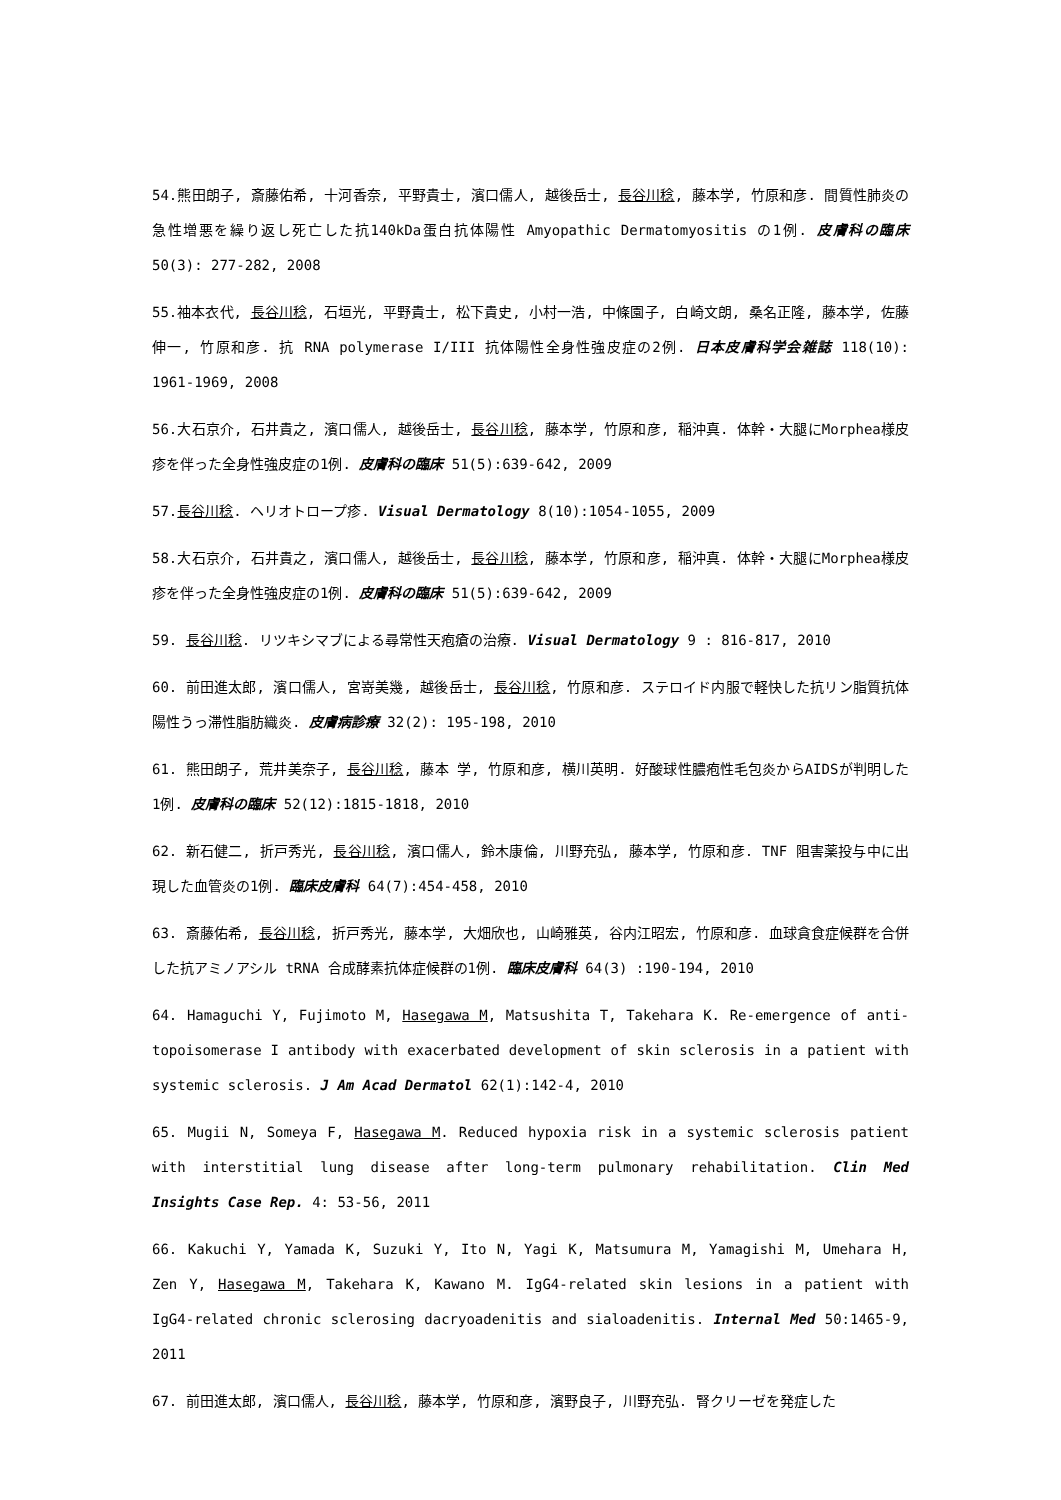54.熊田朗子, 斎藤佑希, 十河香奈, 平野貴士, 濱口儒人, 越後岳士, 長谷川稔, 藤本学, 竹原和彦. 間質性肺炎の急性増悪を繰り返し死亡した抗140kDa蛋白抗体陽性 Amyopathic Dermatomyositis の1例. 皮膚科の臨床 50(3): 277-282, 2008
55.袖本衣代, 長谷川稔, 石垣光, 平野貴士, 松下貴史, 小村一浩, 中條園子, 白崎文朗, 桑名正隆, 藤本学, 佐藤伸一, 竹原和彦. 抗 RNA polymerase I/III 抗体陽性全身性強皮症の2例. 日本皮膚科学会雑誌 118(10): 1961-1969, 2008
56.大石京介, 石井貴之, 濱口儒人, 越後岳士, 長谷川稔, 藤本学, 竹原和彦, 稲沖真. 体幹・大腿にMorphea様皮疹を伴った全身性強皮症の1例. 皮膚科の臨床 51(5):639-642, 2009
57.長谷川稔. ヘリオトロープ疹. Visual Dermatology 8(10):1054-1055, 2009
58.大石京介, 石井貴之, 濱口儒人, 越後岳士, 長谷川稔, 藤本学, 竹原和彦, 稲沖真. 体幹・大腿にMorphea様皮疹を伴った全身性強皮症の1例. 皮膚科の臨床 51(5):639-642, 2009
59. 長谷川稔. リツキシマブによる尋常性天疱瘡の治療. Visual Dermatology 9 : 816-817, 2010
60. 前田進太郎, 濱口儒人, 宮嵜美幾, 越後岳士, 長谷川稔, 竹原和彦. ステロイド内服で軽快した抗リン脂質抗体陽性うっ滞性脂肪織炎. 皮膚病診療 32(2): 195-198, 2010
61. 熊田朗子, 荒井美奈子, 長谷川稔, 藤本 学, 竹原和彦, 横川英明. 好酸球性膿疱性毛包炎からAIDSが判明した1例. 皮膚科の臨床 52(12):1815-1818, 2010
62. 新石健二, 折戸秀光, 長谷川稔, 濱口儒人, 鈴木康倫, 川野充弘, 藤本学, 竹原和彦. TNF 阻害薬投与中に出現した血管炎の1例. 臨床皮膚科 64(7):454-458, 2010
63. 斎藤佑希, 長谷川稔, 折戸秀光, 藤本学, 大畑欣也, 山崎雅英, 谷内江昭宏, 竹原和彦. 血球貪食症候群を合併した抗アミノアシル tRNA 合成酵素抗体症候群の1例. 臨床皮膚科 64(3) :190-194, 2010
64. Hamaguchi Y, Fujimoto M, Hasegawa M, Matsushita T, Takehara K. Re-emergence of anti-topoisomerase I antibody with exacerbated development of skin sclerosis in a patient with systemic sclerosis. J Am Acad Dermatol 62(1):142-4, 2010
65. Mugii N, Someya F, Hasegawa M. Reduced hypoxia risk in a systemic sclerosis patient with interstitial lung disease after long-term pulmonary rehabilitation. Clin Med Insights Case Rep. 4: 53-56, 2011
66. Kakuchi Y, Yamada K, Suzuki Y, Ito N, Yagi K, Matsumura M, Yamagishi M, Umehara H, Zen Y, Hasegawa M, Takehara K, Kawano M. IgG4-related skin lesions in a patient with IgG4-related chronic sclerosing dacryoadenitis and sialoadenitis. Internal Med 50:1465-9, 2011
67. 前田進太郎, 濱口儒人, 長谷川稔, 藤本学, 竹原和彦, 濱野良子, 川野充弘. 腎クリーゼを発症した